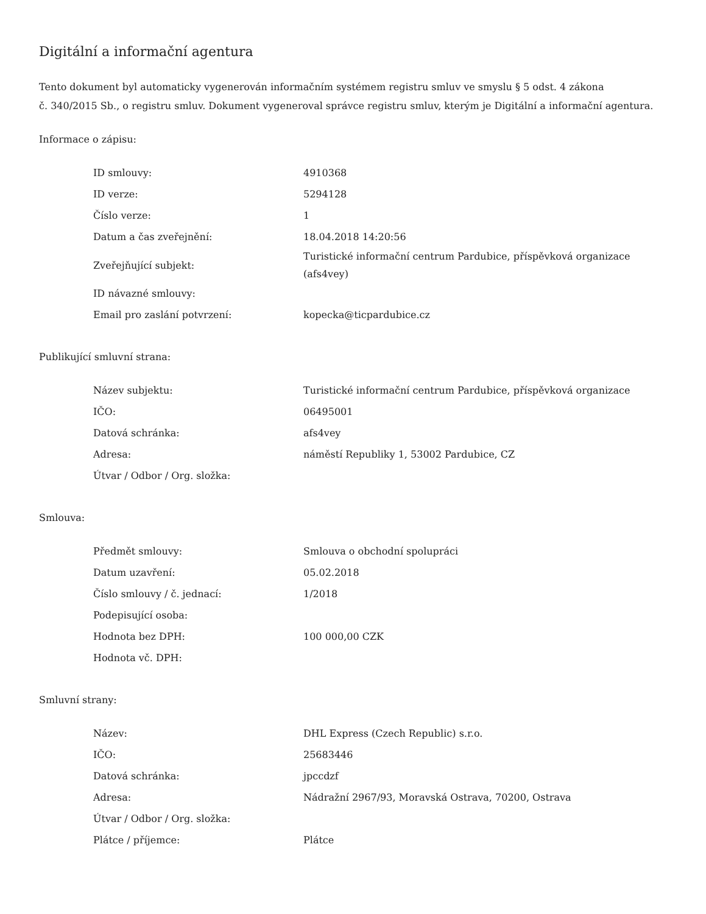Digitální a informační agentura
Tento dokument byl automaticky vygenerován informačním systémem registru smluv ve smyslu § 5 odst. 4 zákona
č. 340/2015 Sb., o registru smluv. Dokument vygeneroval správce registru smluv, kterým je Digitální a informační agentura.
Informace o zápisu:
| ID smlouvy: | 4910368 |
| ID verze: | 5294128 |
| Číslo verze: | 1 |
| Datum a čas zveřejnění: | 18.04.2018 14:20:56 |
| Zveřejňující subjekt: | Turistické informační centrum Pardubice, příspěvková organizace (afs4vey) |
| ID návazné smlouvy: | |
| Email pro zaslání potvrzení: | kopecka@ticpardubice.cz |
Publikující smluvní strana:
| Název subjektu: | Turistické informační centrum Pardubice, příspěvková organizace |
| IČO: | 06495001 |
| Datová schránka: | afs4vey |
| Adresa: | náměstí Republiky 1, 53002 Pardubice, CZ |
| Útvar / Odbor / Org. složka: | |
Smlouva:
| Předmět smlouvy: | Smlouva o obchodní spolupráci |
| Datum uzavření: | 05.02.2018 |
| Číslo smlouvy / č. jednací: | 1/2018 |
| Podepisující osoba: | |
| Hodnota bez DPH: | 100 000,00 CZK |
| Hodnota vč. DPH: | |
Smluvní strany:
| Název: | DHL Express (Czech Republic) s.r.o. |
| IČO: | 25683446 |
| Datová schránka: | jpccdzf |
| Adresa: | Nádražní 2967/93, Moravská Ostrava, 70200, Ostrava |
| Útvar / Odbor / Org. složka: | |
| Plátce / příjemce: | Plátce |